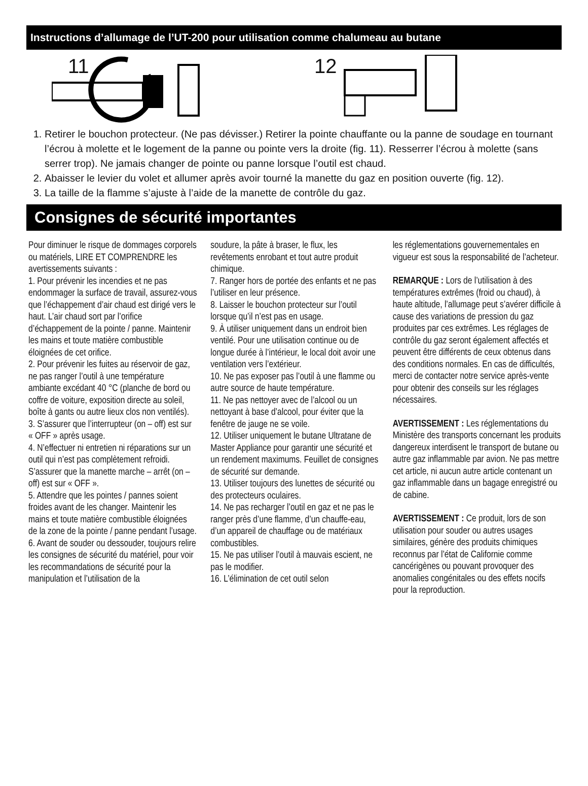Instructions d’allumage de l’UT-200 pour utilisation comme chalumeau au butane
11
12
1. Retirer le bouchon protecteur. (Ne pas dévisser.) Retirer la pointe chauffante ou la panne de soudage en tournant l’écrou à molette et le logement de la panne ou pointe vers la droite (fig. 11). Resserrer l’écrou à molette (sans serrer trop). Ne jamais changer de pointe ou panne lorsque l’outil est chaud.
2. Abaisser le levier du volet et allumer après avoir tourné la manette du gaz en position ouverte (fig. 12).
3. La taille de la flamme s’ajuste à l’aide de la manette de contrôle du gaz.
Consignes de sécurité importantes
Pour diminuer le risque de dommages corporels ou matériels, LIRE ET COMPRENDRE les avertissements suivants :
1. Pour prévenir les incendies et ne pas endommager la surface de travail, assurez-vous que l’échappement d’air chaud est dirigé vers le haut. L’air chaud sort par l’orifice d’échappement de la pointe / panne. Maintenir les mains et toute matière combustible éloignées de cet orifice.
2. Pour prévenir les fuites au réservoir de gaz, ne pas ranger l’outil à une température ambiante excédant 40 °C (planche de bord ou coffre de voiture, exposition directe au soleil, boîte à gants ou autre lieux clos non ventilés).
3. S’assurer que l’interrupteur (on – off) est sur « OFF » après usage.
4. N’effectuer ni entretien ni réparations sur un outil qui n’est pas complètement refroidi. S’assurer que la manette marche – arrêt (on – off) est sur « OFF ».
5. Attendre que les pointes / pannes soient froides avant de les changer. Maintenir les mains et toute matière combustible éloignées de la zone de la pointe / panne pendant l’usage.
6. Avant de souder ou dessouder, toujours relire les consignes de sécurité du matériel, pour voir les recommandations de sécurité pour la manipulation et l’utilisation de la
soudure, la pâte à braser, le flux, les revêtements enrobant et tout autre produit chimique.
7. Ranger hors de portée des enfants et ne pas l’utiliser en leur présence.
8. Laisser le bouchon protecteur sur l’outil lorsque qu’il n’est pas en usage.
9. À utiliser uniquement dans un endroit bien ventilé. Pour une utilisation continue ou de longue durée à l’intérieur, le local doit avoir une ventilation vers l’extérieur.
10. Ne pas exposer pas l’outil à une flamme ou autre source de haute température.
11. Ne pas nettoyer avec de l’alcool ou un nettoyant à base d’alcool, pour éviter que la fenêtre de jauge ne se voile.
12. Utiliser uniquement le butane Ultratane de Master Appliance pour garantir une sécurité et un rendement maximums. Feuillet de consignes de sécurité sur demande.
13. Utiliser toujours des lunettes de sécurité ou des protecteurs oculaires.
14. Ne pas recharger l’outil en gaz et ne pas le ranger près d’une flamme, d’un chauffe-eau, d’un appareil de chauffage ou de matériaux combustibles.
15. Ne pas utiliser l’outil à mauvais escient, ne pas le modifier.
16. L’élimination de cet outil selon
les réglementations gouvernementales en vigueur est sous la responsabilité de l’acheteur.
REMARQUE : Lors de l’utilisation à des températures extrêmes (froid ou chaud), à haute altitude, l’allumage peut s’avérer difficile à cause des variations de pression du gaz produites par ces extrêmes. Les réglages de contrôle du gaz seront également affectés et peuvent être différents de ceux obtenus dans des conditions normales. En cas de difficultés, merci de contacter notre service après-vente pour obtenir des conseils sur les réglages nécessaires.
AVERTISSEMENT : Les réglementations du Ministère des transports concernant les produits dangereux interdisent le transport de butane ou autre gaz inflammable par avion. Ne pas mettre cet article, ni aucun autre article contenant un gaz inflammable dans un bagage enregistré ou de cabine.
AVERTISSEMENT : Ce produit, lors de son utilisation pour souder ou autres usages similaires, génère des produits chimiques reconnus par l’état de Californie comme cancérigènes ou pouvant provoquer des anomalies congénitales ou des effets nocifs pour la reproduction.